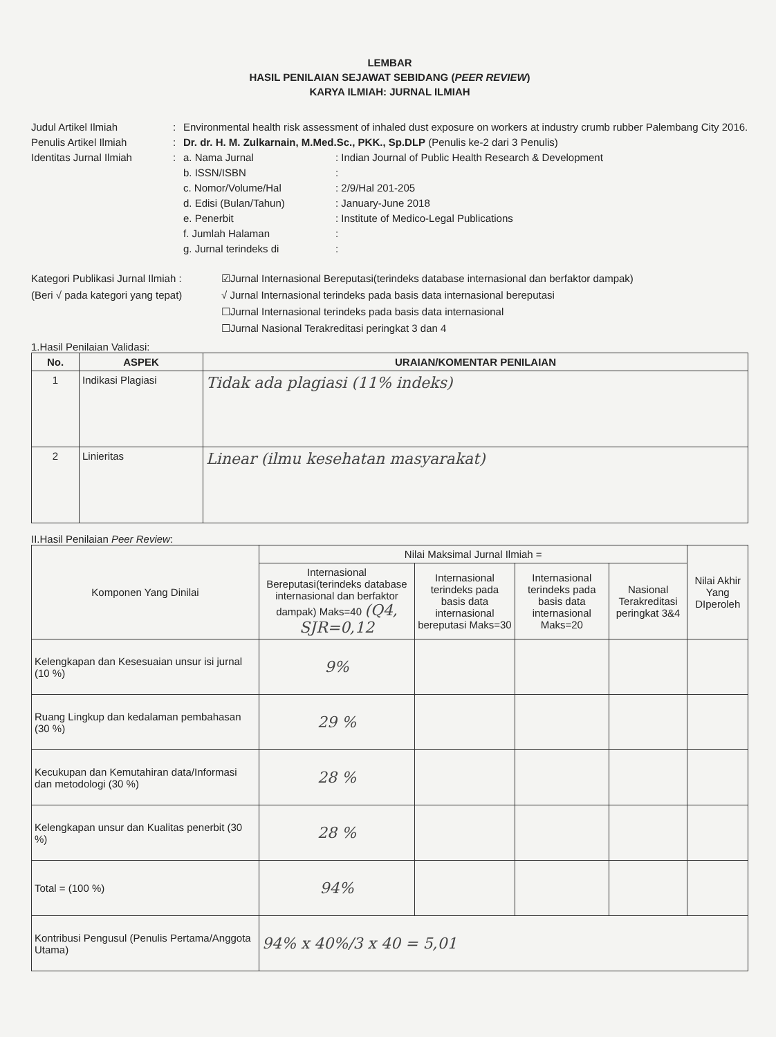LEMBAR
HASIL PENILAIAN SEJAWAT SEBIDANG (PEER REVIEW)
KARYA ILMIAH: JURNAL ILMIAH
Judul Artikel Ilmiah
:
Environmental health risk assessment of inhaled dust exposure on workers at industry crumb rubber Palembang City 2016.
Penulis Artikel Ilmiah
:
Dr. dr. H. M. Zulkarnain, M.Med.Sc., PKK., Sp.DLP (Penulis ke-2 dari 3 Penulis)
Identitas Jurnal Ilmiah
:
a. Nama Jurnal
: Indian Journal of Public Health Research & Development
b. ISSN/ISBN
:
c. Nomor/Volume/Hal
: 2/9/Hal 201-205
d. Edisi (Bulan/Tahun)
: January-June 2018
e. Penerbit
: Institute of Medico-Legal Publications
f. Jumlah Halaman
:
g. Jurnal terindeks di
:
Kategori Publikasi Jurnal Ilmiah :
(Beri √ pada kategori yang tepat)
☑Jurnal Internasional Bereputasi(terindeks database internasional dan berfaktor dampak)
√ Jurnal Internasional terindeks pada basis data internasional bereputasi
☐Jurnal Internasional terindeks pada basis data internasional
☐Jurnal Nasional Terakreditasi peringkat 3 dan 4
1.Hasil Penilaian Validasi:
| No. | ASPEK | URAIAN/KOMENTAR PENILAIAN |
| --- | --- | --- |
| 1 | Indikasi Plagiasi | Tidak ada plagiasi (11% indeks) |
| 2 | Linieritas | Linear (ilmu kesehatan masyarakat) |
II.Hasil Penilaian Peer Review:
| Komponen Yang Dinilai | Nilai Maksimal Jurnal Ilmiah = | | | | Nilai Akhir Yang DIperoleh |
| --- | --- | --- | --- | --- | --- |
| | Internasional Bereputasi(terindeks database internasional dan berfaktor dampak) Maks=40 (Q4, SJR=0,12 | Internasional terindeks pada basis data internasional bereputasi Maks=30 | Internasional terindeks pada basis data internasional Maks=20 | Nasional Terakreditasi peringkat 3&4 | |
| Kelengkapan dan Kesesuaian unsur isi jurnal (10 %) | 9% | | | | |
| Ruang Lingkup dan kedalaman pembahasan (30 %) | 29 % | | | | |
| Kecukupan dan Kemutahiran data/Informasi dan metodologi (30 %) | 28 % | | | | |
| Kelengkapan unsur dan Kualitas penerbit (30 %) | 28 % | | | | |
| Total = (100 %) | 94% | | | | |
| Kontribusi Pengusul (Penulis Pertama/Anggota Utama) | 94% x 40%/3 x 40 = 5,01 | | | | |